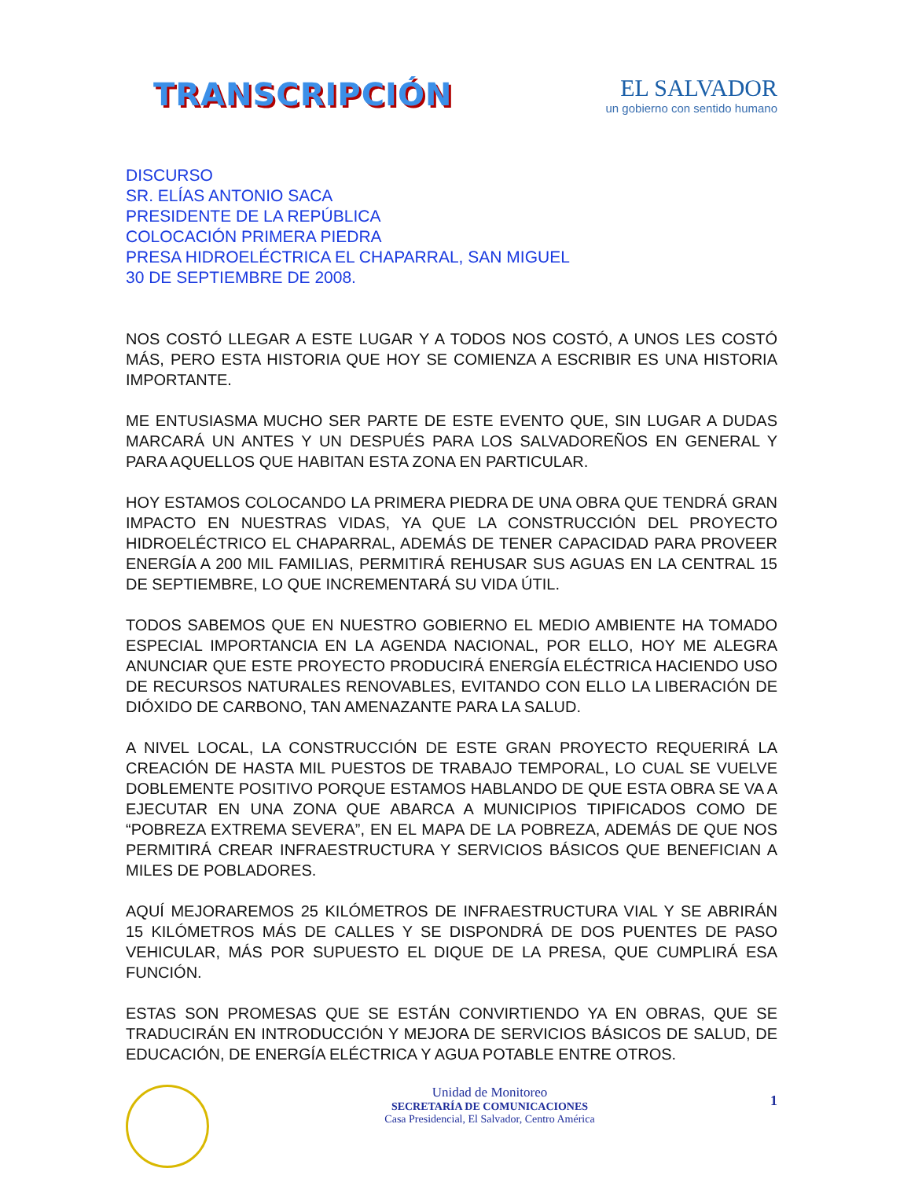TRANSCRIPCIÓN
EL SALVADOR
un gobierno con sentido humano
DISCURSO
SR. ELÍAS ANTONIO SACA
PRESIDENTE DE LA REPÚBLICA
COLOCACIÓN PRIMERA PIEDRA
PRESA HIDROELÉCTRICA EL CHAPARRAL, SAN MIGUEL
30 DE SEPTIEMBRE DE 2008.
NOS COSTÓ LLEGAR A ESTE LUGAR Y A TODOS NOS COSTÓ, A UNOS LES COSTÓ MÁS, PERO ESTA HISTORIA QUE HOY SE COMIENZA A ESCRIBIR ES UNA HISTORIA IMPORTANTE.
ME ENTUSIASMA MUCHO SER PARTE DE ESTE EVENTO QUE, SIN LUGAR A DUDAS MARCARÁ UN ANTES Y UN DESPUÉS PARA LOS SALVADOREÑOS EN GENERAL Y PARA AQUELLOS QUE HABITAN ESTA ZONA EN PARTICULAR.
HOY ESTAMOS COLOCANDO LA PRIMERA PIEDRA DE UNA OBRA QUE TENDRÁ GRAN IMPACTO EN NUESTRAS VIDAS, YA QUE LA CONSTRUCCIÓN DEL PROYECTO HIDROELÉCTRICO EL CHAPARRAL, ADEMÁS DE TENER CAPACIDAD PARA PROVEER ENERGÍA A 200 MIL FAMILIAS, PERMITIRÁ REHUSAR SUS AGUAS EN LA CENTRAL 15 DE SEPTIEMBRE, LO QUE INCREMENTARÁ SU VIDA ÚTIL.
TODOS SABEMOS QUE EN NUESTRO GOBIERNO EL MEDIO AMBIENTE HA TOMADO ESPECIAL IMPORTANCIA EN LA AGENDA NACIONAL, POR ELLO, HOY ME ALEGRA ANUNCIAR QUE ESTE PROYECTO PRODUCIRÁ ENERGÍA ELÉCTRICA HACIENDO USO DE RECURSOS NATURALES RENOVABLES, EVITANDO CON ELLO LA LIBERACIÓN DE DIÓXIDO DE CARBONO, TAN AMENAZANTE PARA LA SALUD.
A NIVEL LOCAL, LA CONSTRUCCIÓN DE ESTE GRAN PROYECTO REQUERIRÁ LA CREACIÓN DE HASTA MIL PUESTOS DE TRABAJO TEMPORAL, LO CUAL SE VUELVE DOBLEMENTE POSITIVO PORQUE ESTAMOS HABLANDO DE QUE ESTA OBRA SE VA A EJECUTAR EN UNA ZONA QUE ABARCA A MUNICIPIOS TIPIFICADOS COMO DE “POBREZA EXTREMA SEVERA”, EN EL MAPA DE LA POBREZA, ADEMÁS DE QUE NOS PERMITIRÁ CREAR INFRAESTRUCTURA Y SERVICIOS BÁSICOS QUE BENEFICIAN A MILES DE POBLADORES.
AQUÍ MEJORAREMOS 25 KILÓMETROS DE INFRAESTRUCTURA VIAL Y SE ABRIRÁN 15 KILÓMETROS MÁS DE CALLES Y SE DISPONDRÁ DE DOS PUENTES DE PASO VEHICULAR, MÁS POR SUPUESTO EL DIQUE DE LA PRESA, QUE CUMPLIRÁ ESA FUNCIÓN.
ESTAS SON PROMESAS QUE SE ESTÁN CONVIRTIENDO YA EN OBRAS, QUE SE TRADUCIRÁN EN INTRODUCCIÓN Y MEJORA DE SERVICIOS BÁSICOS DE SALUD, DE EDUCACIÓN, DE ENERGÍA ELÉCTRICA Y AGUA POTABLE ENTRE OTROS.
Unidad de Monitoreo
SECRETARÍA DE COMUNICACIONES
Casa Presidencial, El Salvador, Centro América
1